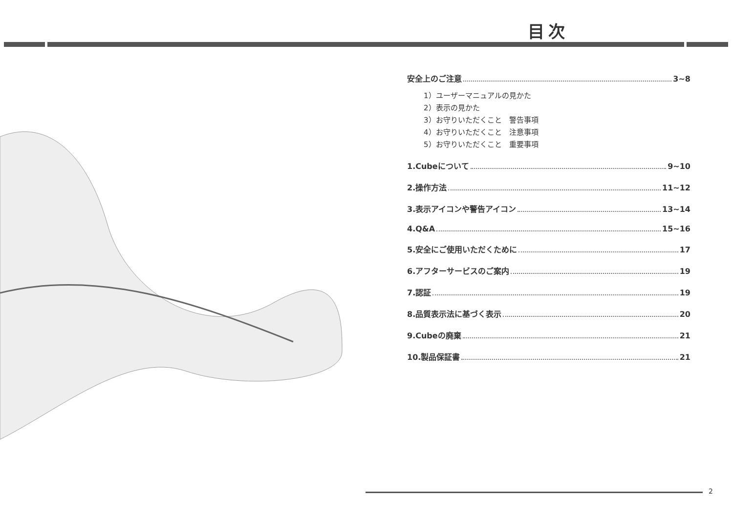目次
安全上のご注意 3~8
1）ユーザーマニュアルの見かた
2）表示の見かた
3）お守りいただくこと　警告事項
4）お守りいただくこと　注意事項
5）お守りいただくこと　重要事項
1.Cubeについて 9~10
2.操作方法 11~12
3.表示アイコンや警告アイコン 13~14
4.Q&A 15~16
5.安全にご使用いただくために 17
6.アフターサービスのご案内 19
7.認証 19
8.品質表示法に基づく表示 20
9.Cubeの廃棄 21
10.製品保証書 21
2